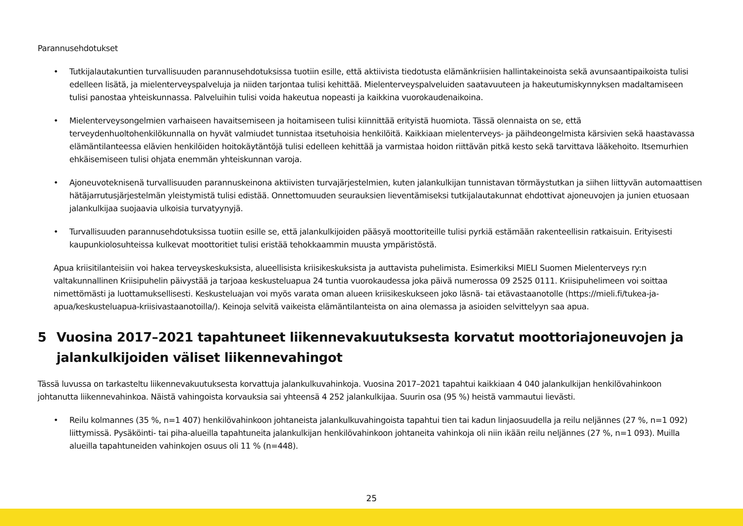Parannusehdotukset
• Tutkijalautakuntien turvallisuuden parannusehdotuksissa tuotiin esille, että aktiivista tiedotusta elämänkriisien hallintakeinoista sekä avunsaantipaikoista tulisi edelleen lisätä, ja mielenterveyspalveluja ja niiden tarjontaa tulisi kehittää. Mielenterveyspalveluiden saatavuuteen ja hakeutumiskynnyksen madaltamiseen tulisi panostaa yhteiskunnassa. Palveluihin tulisi voida hakeutua nopeasti ja kaikkina vuorokaudenaikoina.
• Mielenterveysongelmien varhaiseen havaitsemiseen ja hoitamiseen tulisi kiinnittää erityistä huomiota. Tässä olennaista on se, että terveydenhuoltohenkilökunnalla on hyvät valmiudet tunnistaa itsetuhoisia henkilöitä. Kaikkiaan mielenterveys- ja päihdeongelmista kärsivien sekä haastavassa elämäntilanteessa elävien henkilöiden hoitokäytäntöjä tulisi edelleen kehittää ja varmistaa hoidon riittävän pitkä kesto sekä tarvittava lääkehoito. Itsemurhien ehkäisemiseen tulisi ohjata enemmän yhteiskunnan varoja.
• Ajoneuvoteknisenä turvallisuuden parannuskeinona aktiivisten turvajärjestelmien, kuten jalankulkijan tunnistavan törmäystutkan ja siihen liittyvän automaattisen hätäjarrutusjärjestelmän yleistymistä tulisi edistää. Onnettomuuden seurauksien lieventämiseksi tutkijalautakunnat ehdottivat ajoneuvojen ja junien etuosaan jalankulkijaa suojaavia ulkoisia turvatyynyjä.
• Turvallisuuden parannusehdotuksissa tuotiin esille se, että jalankulkijoiden pääsyä moottoriteille tulisi pyrkiä estämään rakenteellisin ratkaisuin. Erityisesti kaupunkiolosuhteissa kulkevat moottoritiet tulisi eristää tehokkaammin muusta ympäristöstä.
Apua kriisitilanteisiin voi hakea terveyskeskuksista, alueellisista kriisikeskuksista ja auttavista puhelimista. Esimerkiksi MIELI Suomen Mielenterveys ry:n valtakunnallinen Kriisipuhelin päivystää ja tarjoaa keskusteluapua 24 tuntia vuorokaudessa joka päivä numerossa 09 2525 0111. Kriisipuhelimeen voi soittaa nimettömästi ja luottamuksellisesti. Keskusteluajan voi myös varata oman alueen kriisikeskukseen joko läsnä- tai etävastaanotolle (https://mieli.fi/tukea-ja-apua/keskusteluapua-kriisivastaanotoilla/). Keinoja selvitä vaikeista elämäntilanteista on aina olemassa ja asioiden selvittelyyn saa apua.
5 Vuosina 2017–2021 tapahtuneet liikennevakuutuksesta korvatut moottoriajoneuvojen ja jalankulkijoiden väliset liikennevahingot
Tässä luvussa on tarkasteltu liikennevakuutuksesta korvattuja jalankulkuvahinkoja. Vuosina 2017–2021 tapahtui kaikkiaan 4 040 jalankulkijan henkilövahinkoon johtanutta liikennevahinkoa. Näistä vahingoista korvauksia sai yhteensä 4 252 jalankulkijaa. Suurin osa (95 %) heistä vammautui lievästi.
• Reilu kolmannes (35 %, n=1 407) henkilövahinkoon johtaneista jalankulkuvahingoista tapahtui tien tai kadun linjaosuudella ja reilu neljännes (27 %, n=1 092) liittymissä. Pysäköinti- tai piha-alueilla tapahtuneita jalankulkijan henkilövahinkoon johtaneita vahinkoja oli niin ikään reilu neljännes (27 %, n=1 093). Muilla alueilla tapahtuneiden vahinkojen osuus oli 11 % (n=448).
25